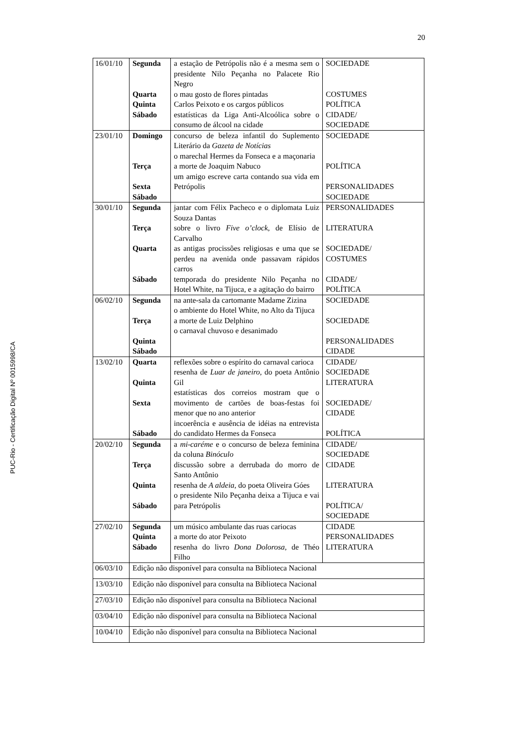20
PUC-Rio - Certificação Digital Nº 0015998/CA
| 16/01/10 | Segunda Quarta Quinta Sábado | a estação de Petrópolis não é a mesma sem o presidente Nilo Peçanha no Palacete Rio Negro o mau gosto de flores pintadas Carlos Peixoto e os cargos públicos estatísticas da Liga Anti-Alcoólica sobre o consumo de álcool na cidade | SOCIEDADE COSTUMES POLÍTICA CIDADE/ SOCIEDADE |
| 23/01/10 | Domingo Terça Sexta Sábado | concurso de beleza infantil do Suplemento Literário da Gazeta de Notícias o marechal Hermes da Fonseca e a maçonaria a morte de Joaquim Nabuco um amigo escreve carta contando sua vida em Petrópolis | SOCIEDADE POLÍTICA PERSONALIDADES SOCIEDADE |
| 30/01/10 | Segunda Terça Quarta Sábado | jantar com Félix Pacheco e o diplomata Luiz Souza Dantas sobre o livro Five o’clock , de Elísio de Carvalho as antigas procissões religiosas e uma que se perdeu na avenida onde passavam rápidos carros temporada do presidente Nilo Peçanha no Hotel White, na Tijuca, e a agitação do bairro | PERSONALIDADES LITERATURA SOCIEDADE/ COSTUMES CIDADE/ POLÍTICA |
| 06/02/10 | Segunda Terça Quinta Sábado | na ante-sala da cartomante Madame Zizina o ambiente do Hotel White, no Alto da Tijuca a morte de Luiz Delphino o carnaval chuvoso e desanimado | SOCIEDADE SOCIEDADE PERSONALIDADES CIDADE |
| 13/02/10 | Quarta Quinta Sexta Sábado | reflexões sobre o espírito do carnaval carioca resenha de Luar de janeiro , do poeta Antônio Gil estatísticas dos correios mostram que o movimento de cartões de boas-festas foi menor que no ano anterior incoerência e ausência de idéias na entrevista do candidato Hermes da Fonseca | CIDADE/ SOCIEDADE LITERATURA SOCIEDADE/ CIDADE POLÍTICA |
| 20/02/10 | Segunda Terça Quinta Sábado | a mi-caréme e o concurso de beleza feminina da coluna Binóculo discussão sobre a derrubada do morro de Santo Antônio resenha de A aldeia , do poeta Oliveira Góes o presidente Nilo Peçanha deixa a Tijuca e vai para Petrópolis | CIDADE/ SOCIEDADE CIDADE LITERATURA POLÍTICA/ SOCIEDADE |
| 27/02/10 | Segunda Quinta Sábado | um músico ambulante das ruas cariocas a morte do ator Peixoto resenha do livro Dona Dolorosa , de Théo Filho | CIDADE PERSONALIDADES LITERATURA |
| 06/03/10 | Edição não disponível para consulta na Biblioteca Nacional | | |
| 13/03/10 | Edição não disponível para consulta na Biblioteca Nacional | | |
| 27/03/10 | Edição não disponível para consulta na Biblioteca Nacional | | |
| 03/04/10 | Edição não disponível para consulta na Biblioteca Nacional | | |
| 10/04/10 | Edição não disponível para consulta na Biblioteca Nacional | | |